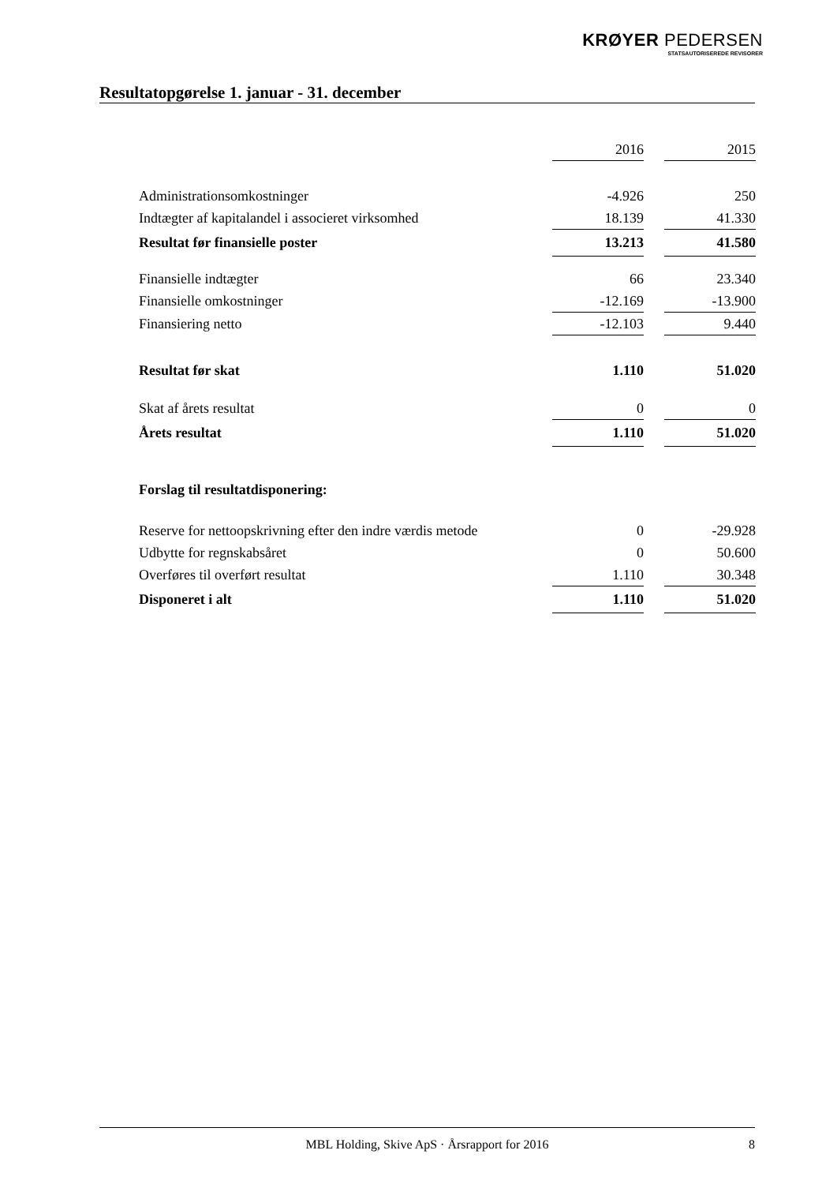KRØYER PEDERSEN
STATSAUTORISEREDE REVISORER
Resultatopgørelse 1. januar - 31. december
| | 2016 | | 2015 |
| Administrationsomkostninger | -4.926 | | 250 |
| Indtægter af kapitalandel i associeret virksomhed | 18.139 | | 41.330 |
| Resultat før finansielle poster | 13.213 | | 41.580 |
| Finansielle indtægter | 66 | | 23.340 |
| Finansielle omkostninger | -12.169 | | -13.900 |
| Finansiering netto | -12.103 | | 9.440 |
| Resultat før skat | 1.110 | | 51.020 |
| Skat af årets resultat | 0 | | 0 |
| Årets resultat | 1.110 | | 51.020 |
| Forslag til resultatdisponering: | | | |
| Reserve for nettoopskrivning efter den indre værdis metode | 0 | | -29.928 |
| Udbytte for regnskabsåret | 0 | | 50.600 |
| Overføres til overført resultat | 1.110 | | 30.348 |
| Disponeret i alt | 1.110 | | 51.020 |
MBL Holding, Skive ApS · Årsrapport for 2016 8